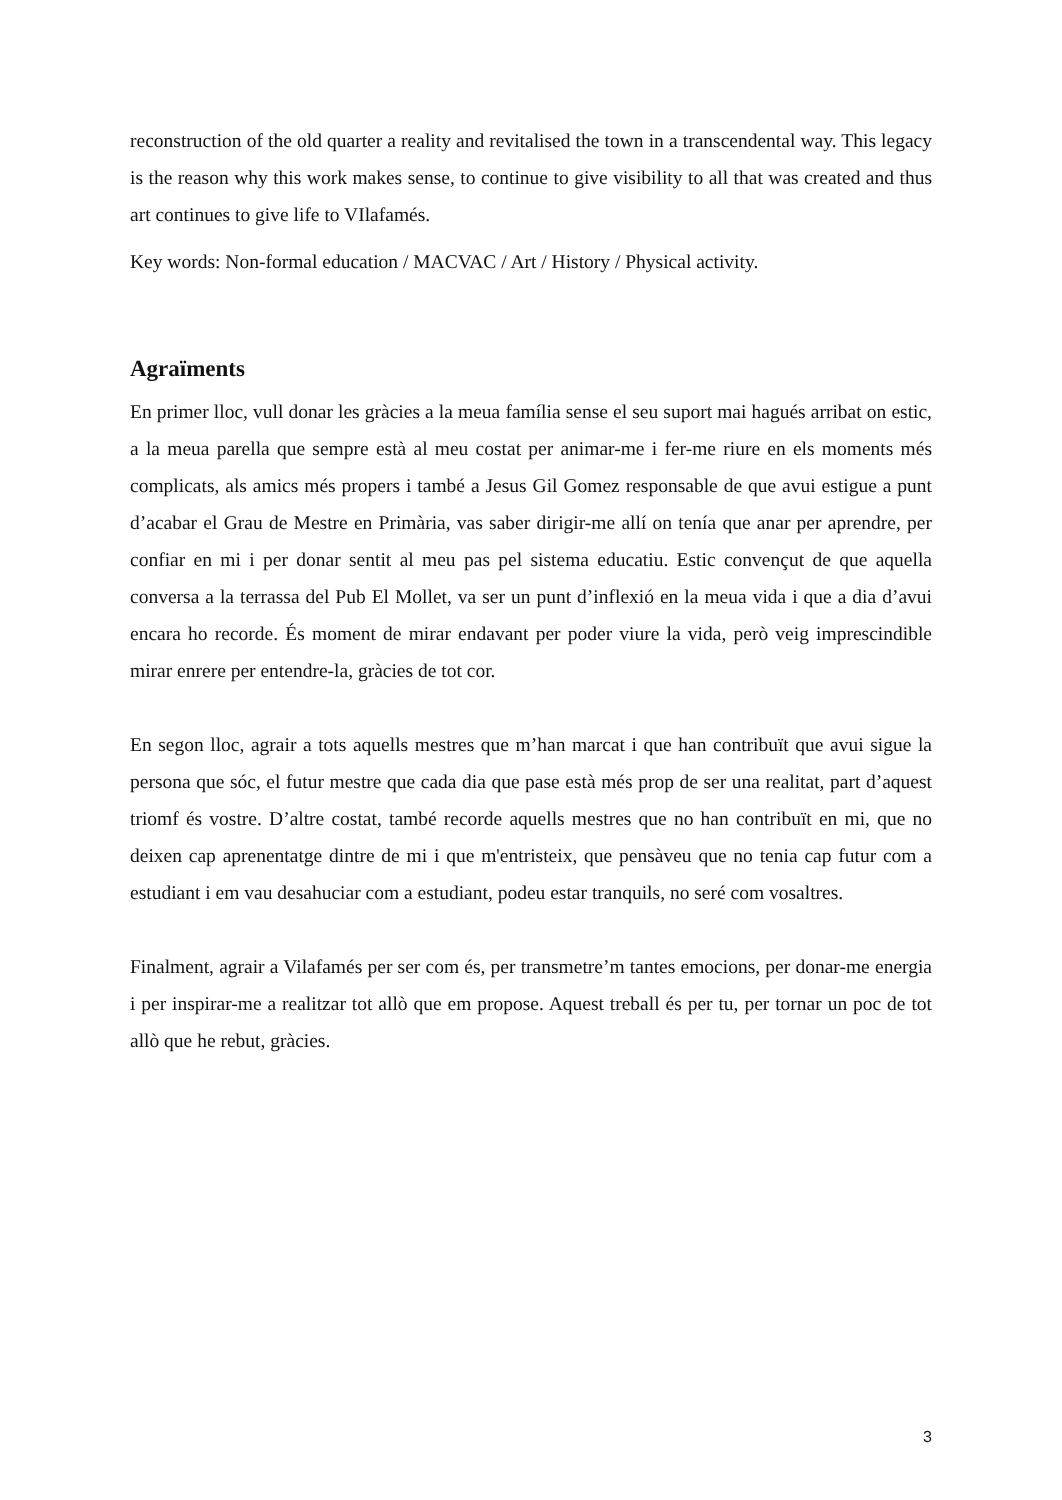reconstruction of the old quarter a reality and revitalised the town in a transcendental way. This legacy is the reason why this work makes sense, to continue to give visibility to all that was created and thus art continues to give life to VIlafamés.
Key words: Non-formal education / MACVAC / Art / History / Physical activity.
Agraïments
En primer lloc, vull donar les gràcies a la meua família sense el seu suport mai hagués arribat on estic, a la meua parella que sempre està al meu costat per animar-me i fer-me riure en els moments més complicats, als amics més propers i també a Jesus Gil Gomez responsable de que avui estigue a punt d’acabar el Grau de Mestre en Primària, vas saber dirigir-me allí on tenía que anar per aprendre, per confiar en mi i per donar sentit al meu pas pel sistema educatiu. Estic convençut de que aquella conversa a la terrassa del Pub El Mollet, va ser un punt d’inflexió en la meua vida i que a dia d’avui encara ho recorde. És moment de mirar endavant per poder viure la vida, però veig imprescindible mirar enrere per entendre-la, gràcies de tot cor.
En segon lloc, agrair a tots aquells mestres que m’han marcat i que han contribuït que avui sigue la persona que sóc, el futur mestre que cada dia que pase està més prop de ser una realitat, part d’aquest triomf és vostre. D’altre costat, també recorde aquells mestres que no han contribuït en mi, que no deixen cap aprenentatge dintre de mi i que m'entristeix, que pensàveu que no tenia cap futur com a estudiant i em vau desahuciar com a estudiant, podeu estar tranquils, no seré com vosaltres.
Finalment, agrair a Vilafamés per ser com és, per transmetre’m tantes emocions, per donar-me energia i per inspirar-me a realitzar tot allò que em propose. Aquest treball és per tu, per tornar un poc de tot allò que he rebut, gràcies.
3